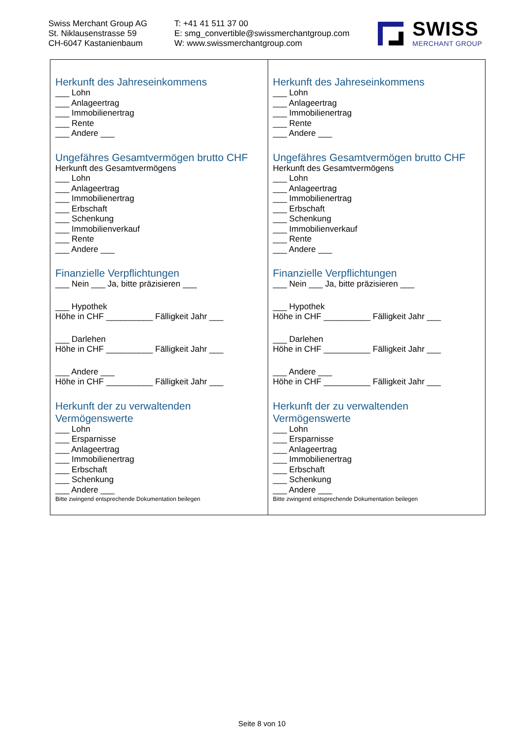Swiss Merchant Group AG
St. Niklausenstrasse 59
CH-6047 Kastanienbaum
T: +41 41 511 37 00
E: smg_convertible@swissmerchantgroup.com
W: www.swissmerchantgroup.com
SWISS
MERCHANT GROUP
| Herkunft des Jahreseinkommens ___ Lohn ___ Anlageertrag ___ Immobilienertrag ___ Rente ___ Andere ___ Ungefähres Gesamtvermögen brutto CHF Herkunft des Gesamtvermögens ___ Lohn ___ Anlageertrag ___ Immobilienertrag ___ Erbschaft ___ Schenkung ___ Immobilienverkauf ___ Rente ___ Andere ___ Finanzielle Verpflichtungen ___ Nein ___ Ja, bitte präzisieren ___ ___ Hypothek Höhe in CHF __________ Fälligkeit Jahr ___ ___ Darlehen Höhe in CHF __________ Fälligkeit Jahr ___ ___ Andere ___ Höhe in CHF __________ Fälligkeit Jahr ___ Herkunft der zu verwaltenden Vermögenswerte ___ Lohn ___ Ersparnisse ___ Anlageertrag ___ Immobilienertrag ___ Erbschaft ___ Schenkung ___ Andere ___ Bitte zwingend entsprechende Dokumentation beilegen | Herkunft des Jahreseinkommens ___ Lohn ___ Anlageertrag ___ Immobilienertrag ___ Rente ___ Andere ___ Ungefähres Gesamtvermögen brutto CHF Herkunft des Gesamtvermögens ___ Lohn ___ Anlageertrag ___ Immobilienertrag ___ Erbschaft ___ Schenkung ___ Immobilienverkauf ___ Rente ___ Andere ___ Finanzielle Verpflichtungen ___ Nein ___ Ja, bitte präzisieren ___ ___ Hypothek Höhe in CHF __________ Fälligkeit Jahr ___ ___ Darlehen Höhe in CHF __________ Fälligkeit Jahr ___ ___ Andere ___ Höhe in CHF __________ Fälligkeit Jahr ___ Herkunft der zu verwaltenden Vermögenswerte ___ Lohn ___ Ersparnisse ___ Anlageertrag ___ Immobilienertrag ___ Erbschaft ___ Schenkung ___ Andere ___ Bitte zwingend entsprechende Dokumentation beilegen |
Seite 8 von 10